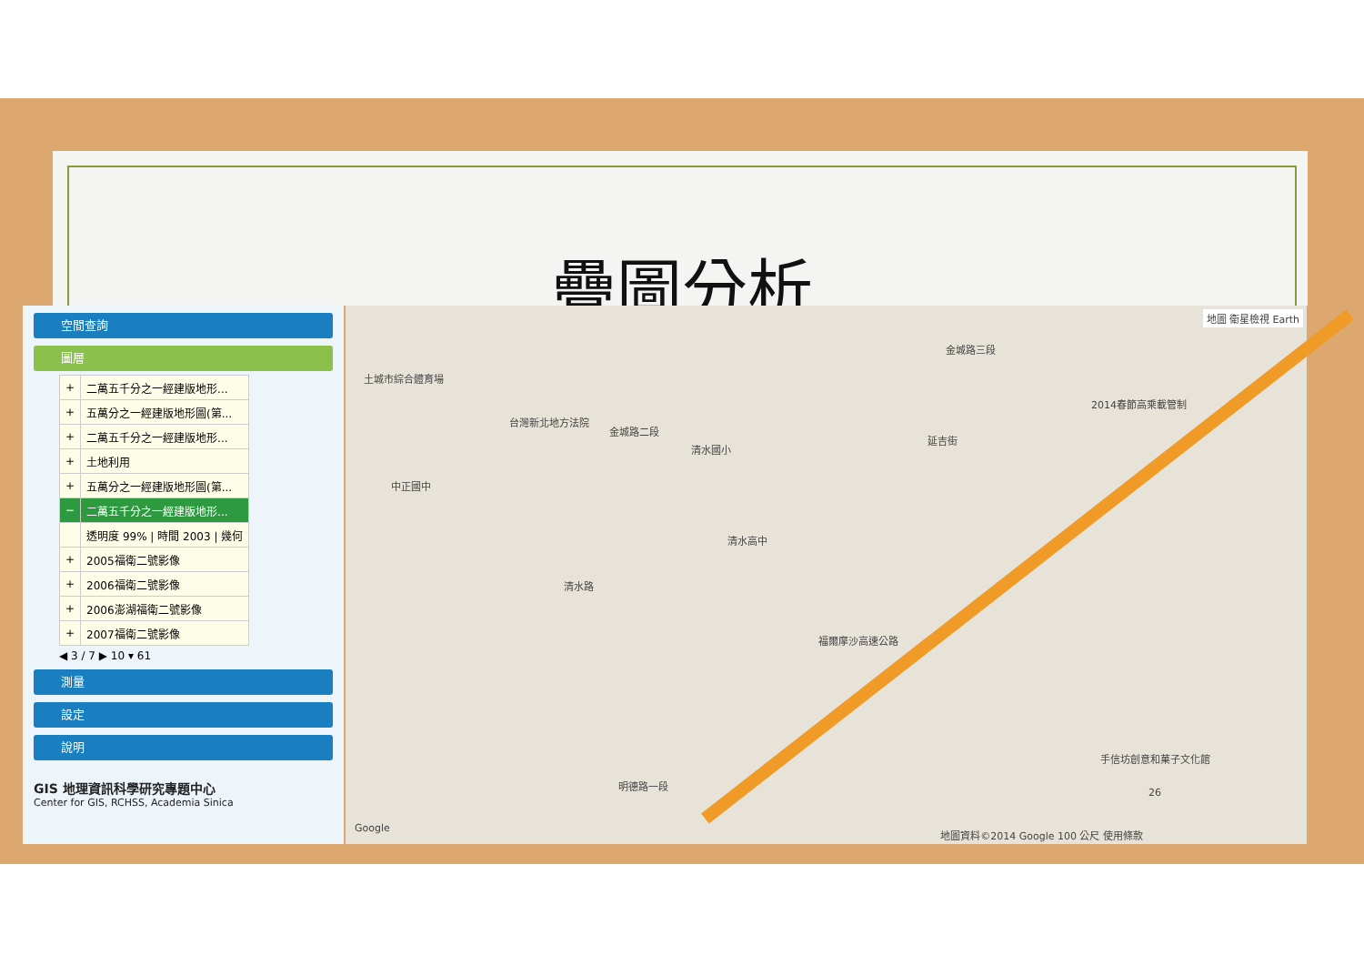疊圖分析
空間查詢
圖層
| + | 二萬五千分之一經建版地形... |
| + | 五萬分之一經建版地形圖(第... |
| + | 二萬五千分之一經建版地形... |
| + | 土地利用 |
| + | 五萬分之一經建版地形圖(第... |
| − | 二萬五千分之一經建版地形... |
| | 透明度 99% / 時間 2003 / 幾何 |
| + | 2005福衛二號影像 |
| + | 2006福衛二號影像 |
| + | 2006澎湖福衛二號影像 |
| + | 2007福衛二號影像 |
◀ 3 / 7 ▶ 10 ▾ 61
測量
設定
說明
GIS 地理資訊科學研究專題中心
Center for GIS, RCHSS, Academia Sinica
地圖 衛星檢視 Earth
土城市綜合體育場
台灣新北地方法院
金城路二段
清水國小
金城路三段
中正國中
清水高中
清水路
延吉街
2014春節高乘載管制
福爾摩沙高速公路
手信坊創意和菓子文化館
明德路一段
Google
地圖資料©2014 Google 100 公尺 使用條款
26